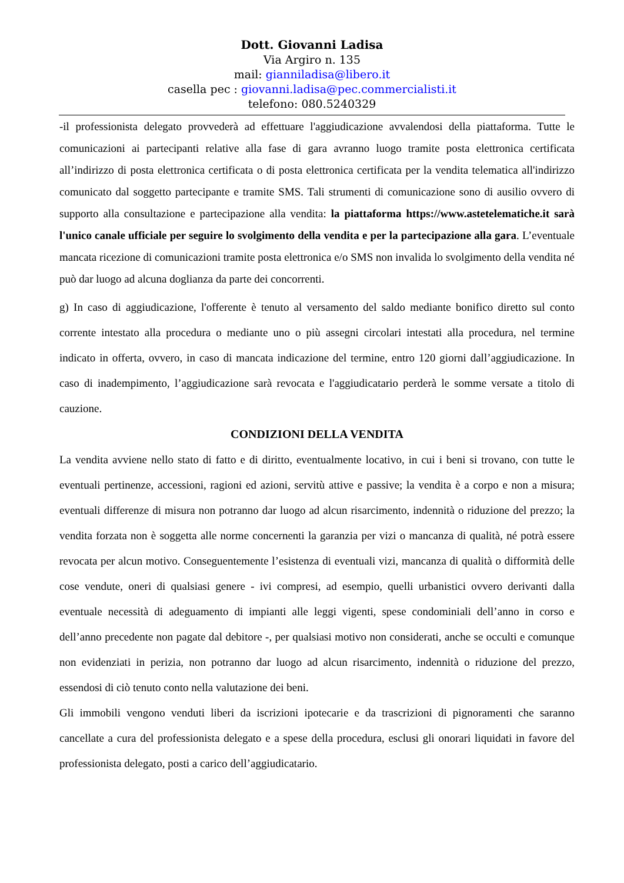Dott. Giovanni Ladisa
Via Argiro n. 135
mail: gianniladisa@libero.it
casella pec : giovanni.ladisa@pec.commercialisti.it
telefono: 080.5240329
-il professionista delegato provvederà ad effettuare l'aggiudicazione avvalendosi della piattaforma. Tutte le comunicazioni ai partecipanti relative alla fase di gara avranno luogo tramite posta elettronica certificata all’indirizzo di posta elettronica certificata o di posta elettronica certificata per la vendita telematica all'indirizzo comunicato dal soggetto partecipante e tramite SMS. Tali strumenti di comunicazione sono di ausilio ovvero di supporto alla consultazione e partecipazione alla vendita: la piattaforma https://www.astetelematiche.it sarà l'unico canale ufficiale per seguire lo svolgimento della vendita e per la partecipazione alla gara. L’eventuale mancata ricezione di comunicazioni tramite posta elettronica e/o SMS non invalida lo svolgimento della vendita né può dar luogo ad alcuna doglianza da parte dei concorrenti.
g) In caso di aggiudicazione, l'offerente è tenuto al versamento del saldo mediante bonifico diretto sul conto corrente intestato alla procedura o mediante uno o più assegni circolari intestati alla procedura, nel termine indicato in offerta, ovvero, in caso di mancata indicazione del termine, entro 120 giorni dall’aggiudicazione. In caso di inadempimento, l’aggiudicazione sarà revocata e l'aggiudicatario perderà le somme versate a titolo di cauzione.
CONDIZIONI DELLA VENDITA
La vendita avviene nello stato di fatto e di diritto, eventualmente locativo, in cui i beni si trovano, con tutte le eventuali pertinenze, accessioni, ragioni ed azioni, servitù attive e passive; la vendita è a corpo e non a misura; eventuali differenze di misura non potranno dar luogo ad alcun risarcimento, indennità o riduzione del prezzo; la vendita forzata non è soggetta alle norme concernenti la garanzia per vizi o mancanza di qualità, né potrà essere revocata per alcun motivo. Conseguentemente l’esistenza di eventuali vizi, mancanza di qualità o difformità delle cose vendute, oneri di qualsiasi genere - ivi compresi, ad esempio, quelli urbanistici ovvero derivanti dalla eventuale necessità di adeguamento di impianti alle leggi vigenti, spese condominiali dell’anno in corso e dell’anno precedente non pagate dal debitore -, per qualsiasi motivo non considerati, anche se occulti e comunque non evidenziati in perizia, non potranno dar luogo ad alcun risarcimento, indennità o riduzione del prezzo, essendosi di ciò tenuto conto nella valutazione dei beni.
Gli immobili vengono venduti liberi da iscrizioni ipotecarie e da trascrizioni di pignoramenti che saranno cancellate a cura del professionista delegato e a spese della procedura, esclusi gli onorari liquidati in favore del professionista delegato, posti a carico dell’aggiudicatario.